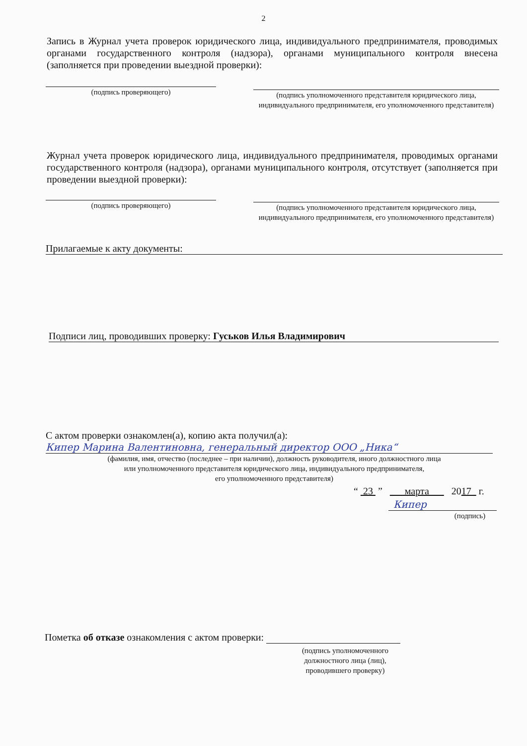2
Запись в Журнал учета проверок юридического лица, индивидуального предпринимателя, проводимых органами государственного контроля (надзора), органами муниципального контроля внесена (заполняется при проведении выездной проверки):
(подпись проверяющего)
(подпись уполномоченного представителя юридического лица, индивидуального предпринимателя, его уполномоченного представителя)
Журнал учета проверок юридического лица, индивидуального предпринимателя, проводимых органами государственного контроля (надзора), органами муниципального контроля, отсутствует (заполняется при проведении выездной проверки):
(подпись проверяющего)
(подпись уполномоченного представителя юридического лица, индивидуального предпринимателя, его уполномоченного представителя)
Прилагаемые к акту документы:
Подписи лиц, проводивших проверку: Гуськов Илья Владимирович
С актом проверки ознакомлен(а), копию акта получил(а):
Кипер Марина Валентиновна, генеральный директор ООО „Ника“
(фамилия, имя, отчество (последнее – при наличии), должность руководителя, иного должностного лица
или уполномоченного представителя юридического лица, индивидуального предпринимателя,
его уполномоченного представителя)
“ 23 ” марта 2017 г.
Кипер
(подпись)
Пометка об отказе ознакомления с актом проверки:
(подпись уполномоченного должностного лица (лиц), проводившего проверку)